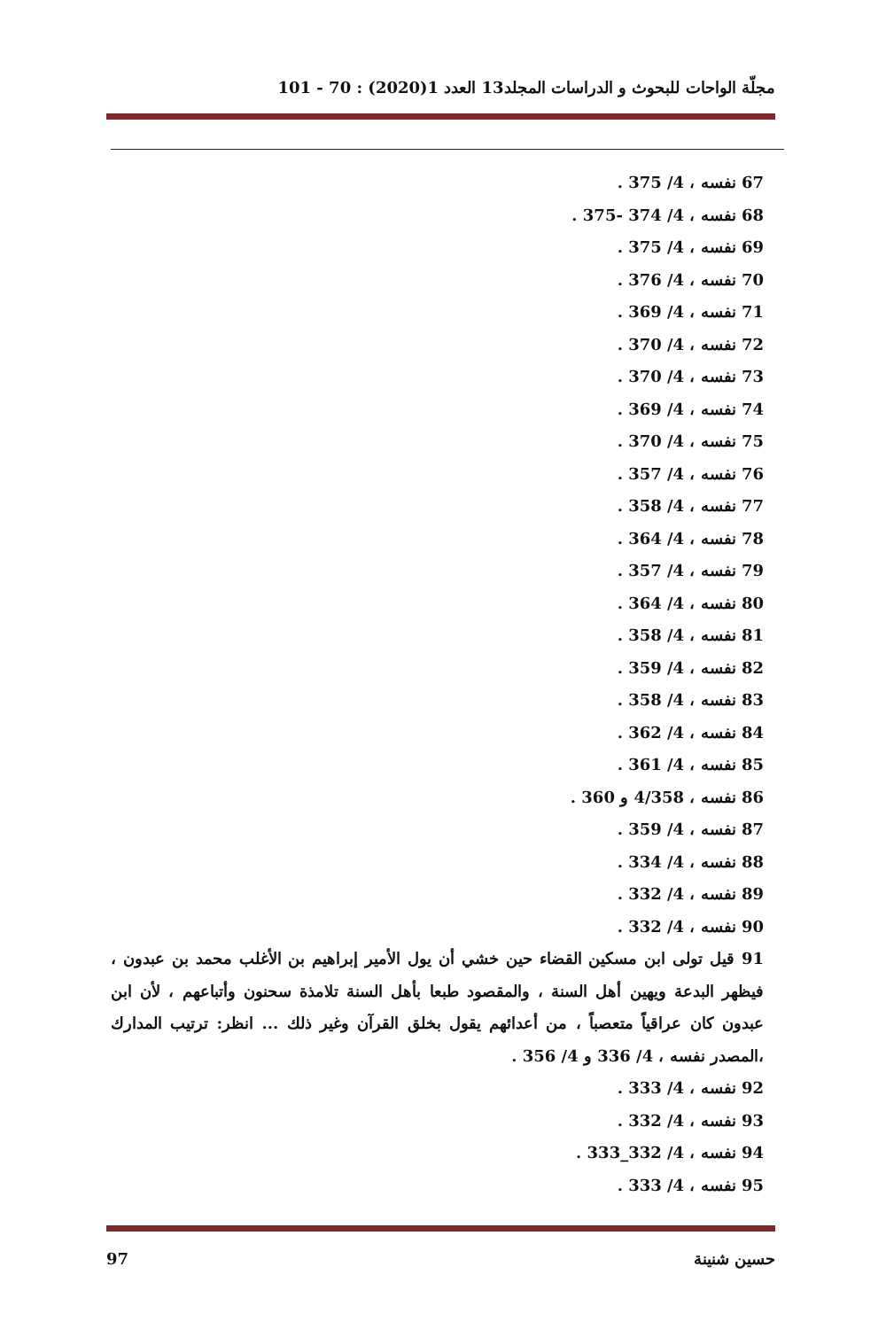مجلّة الواحات للبحوث و الدراسات المجلد13 العدد 1(2020) : 70 - 101
67 نفسه ، 4/ 375 .
68 نفسه ، 4/ 374 -375 .
69 نفسه ، 4/ 375 .
70 نفسه ، 4/ 376 .
71 نفسه ، 4/ 369 .
72 نفسه ، 4/ 370 .
73 نفسه ، 4/ 370 .
74 نفسه ، 4/ 369 .
75 نفسه ، 4/ 370 .
76 نفسه ، 4/ 357 .
77 نفسه ، 4/ 358 .
78 نفسه ، 4/ 364 .
79 نفسه ، 4/ 357 .
80 نفسه ، 4/ 364 .
81 نفسه ، 4/ 358 .
82 نفسه ، 4/ 359 .
83 نفسه ، 4/ 358 .
84 نفسه ، 4/ 362 .
85 نفسه ، 4/ 361 .
86 نفسه ، 4/358 و 360 .
87 نفسه ، 4/ 359 .
88 نفسه ، 4/ 334 .
89 نفسه ، 4/ 332 .
90 نفسه ، 4/ 332 .
91 قيل تولى ابن مسكين القضاء حين خشي أن يول الأمير إبراهيم بن الأغلب محمد بن عبدون ، فيظهر البدعة ويهين أهل السنة ، والمقصود طبعا بأهل السنة تلامذة سحنون وأتباعهم ، لأن ابن عبدون كان عراقياً متعصباً ، من أعدائهم يقول بخلق القرآن وغير ذلك ... انظر: ترتيب المدارك ،المصدر نفسه ، 4/ 336 و 4/ 356 .
92 نفسه ، 4/ 333 .
93 نفسه ، 4/ 332 .
94 نفسه ، 4/ 332_333 .
95 نفسه ، 4/ 333 .
حسين شنينة 97